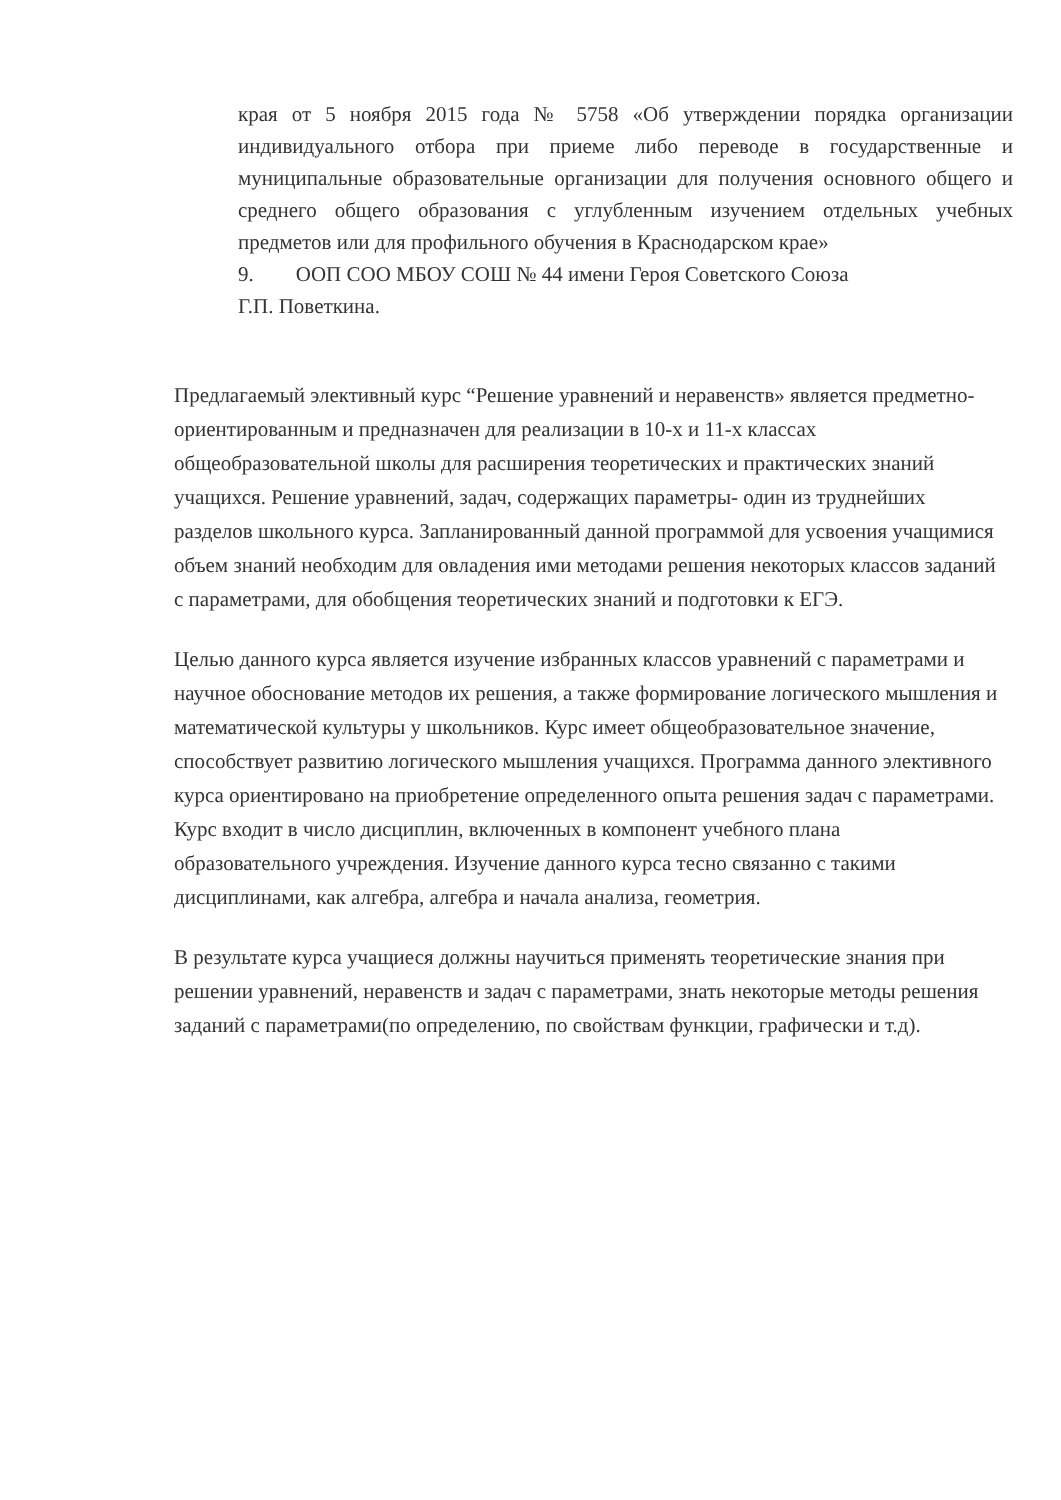края от 5 ноября 2015 года № 5758 «Об утверждении порядка организации индивидуального отбора при приеме либо переводе в государственные и муниципальные образовательные организации для получения основного общего и среднего общего образования с углубленным изучением отдельных учебных предметов или для профильного обучения в Краснодарском крае»
9. ООП СОО МБОУ СОШ № 44 имени Героя Советского Союза
Г.П. Поветкина.
Предлагаемый элективный курс “Решение уравнений и неравенств» является предметно-ориентированным и предназначен для реализации в 10-х и 11-х классах общеобразовательной школы для расширения теоретических и практических знаний учащихся. Решение уравнений, задач, содержащих параметры- один из труднейших разделов школьного курса. Запланированный данной программой для усвоения учащимися объем знаний необходим для овладения ими методами решения некоторых классов заданий с параметрами, для обобщения теоретических знаний и подготовки к ЕГЭ.
Целью данного курса является изучение избранных классов уравнений с параметрами и научное обоснование методов их решения, а также формирование логического мышления и математической культуры у школьников. Курс имеет общеобразовательное значение, способствует развитию логического мышления учащихся. Программа данного элективного курса ориентировано на приобретение определенного опыта решения задач с параметрами. Курс входит в число дисциплин, включенных в компонент учебного плана образовательного учреждения. Изучение данного курса тесно связанно с такими дисциплинами, как алгебра, алгебра и начала анализа, геометрия.
В результате курса учащиеся должны научиться применять теоретические знания при решении уравнений, неравенств и задач с параметрами, знать некоторые методы решения заданий с параметрами(по определению, по свойствам функции, графически и т.д).